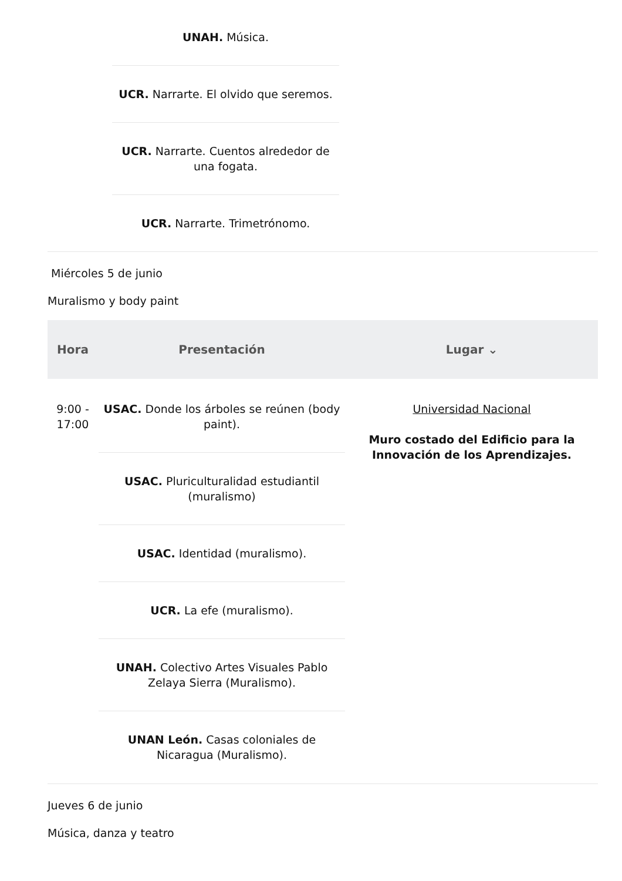UNAH. Música.
UCR. Narrarte. El olvido que seremos.
UCR. Narrarte. Cuentos alrededor de una fogata.
UCR. Narrarte. Trimetrónomo.
Miércoles 5 de junio
Muralismo y body paint
| Hora | Presentación | Lugar ⌄ |
| --- | --- | --- |
| 9:00 - 17:00 | USAC. Donde los árboles se reúnen (body paint). USAC. Pluriculturalidad estudiantil (muralismo) USAC. Identidad (muralismo). UCR. La efe (muralismo). UNAH. Colectivo Artes Visuales Pablo Zelaya Sierra (Muralismo). UNAN León. Casas coloniales de Nicaragua (Muralismo). | Universidad Nacional Muro costado del Edificio para la Innovación de los Aprendizajes. |
Jueves 6 de junio
Música, danza y teatro